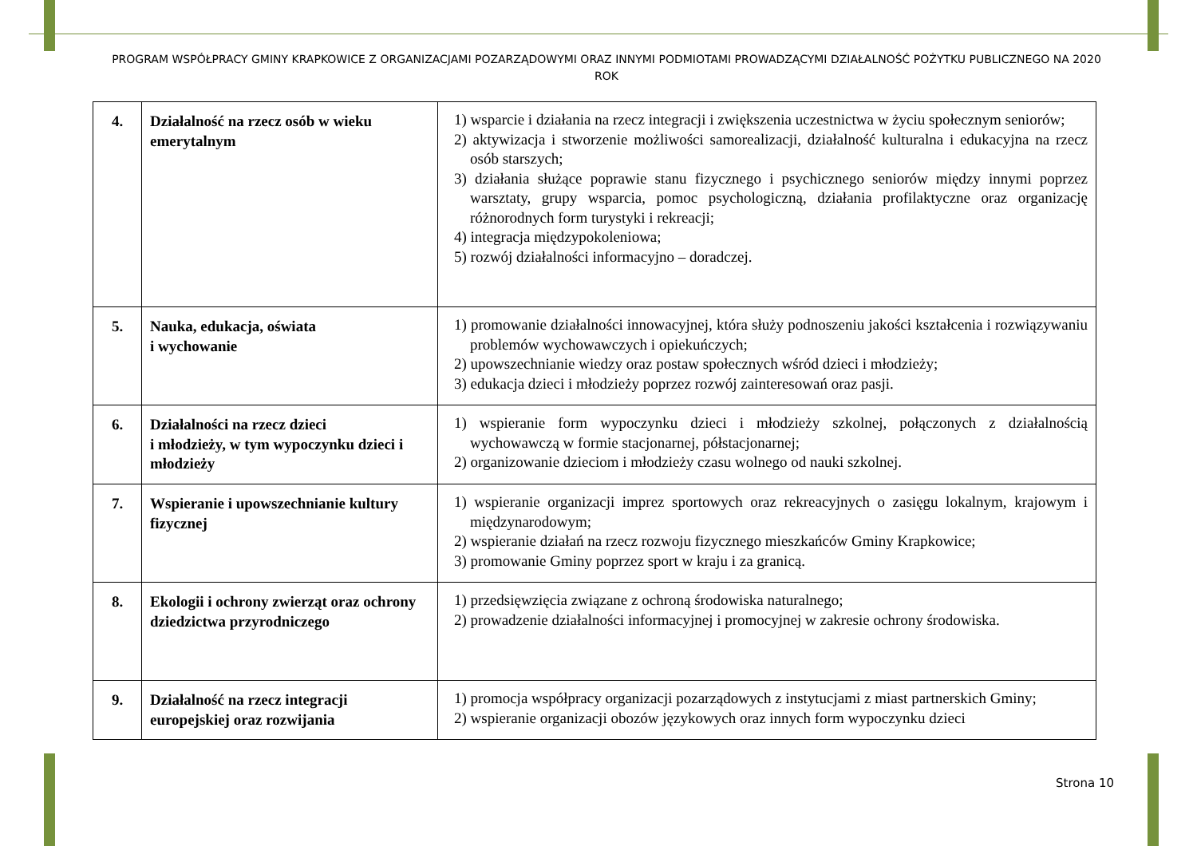PROGRAM WSPÓŁPRACY GMINY KRAPKOWICE Z ORGANIZACJAMI POZARZĄDOWYMI ORAZ INNYMI PODMIOTAMI PROWADZĄCYMI DZIAŁALNOŚĆ POŻYTKU PUBLICZNEGO NA 2020 ROK
| 4. | Działalność na rzecz osób w wieku emerytalnym | 1) wsparcie i działania na rzecz integracji i zwiększenia uczestnictwa w życiu społecznym seniorów; 2) aktywizacja i stworzenie możliwości samorealizacji, działalność kulturalna i edukacyjna na rzecz osób starszych; 3) działania służące poprawie stanu fizycznego i psychicznego seniorów między innymi poprzez warsztaty, grupy wsparcia, pomoc psychologiczną, działania profilaktyczne oraz organizację różnorodnych form turystyki i rekreacji; 4) integracja międzypokoleniowa; 5) rozwój działalności informacyjno – doradczej. |
| 5. | Nauka, edukacja, oświata i wychowanie | 1) promowanie działalności innowacyjnej, która służy podnoszeniu jakości kształcenia i rozwiązywaniu problemów wychowawczych i opiekuńczych; 2) upowszechnianie wiedzy oraz postaw społecznych wśród dzieci i młodzieży; 3) edukacja dzieci i młodzieży poprzez rozwój zainteresowań oraz pasji. |
| 6. | Działalności na rzecz dzieci i młodzieży, w tym wypoczynku dzieci i młodzieży | 1) wspieranie form wypoczynku dzieci i młodzieży szkolnej, połączonych z działalnością wychowawczą w formie stacjonarnej, półstacjonarnej; 2) organizowanie dzieciom i młodzieży czasu wolnego od nauki szkolnej. |
| 7. | Wspieranie i upowszechnianie kultury fizycznej | 1) wspieranie organizacji imprez sportowych oraz rekreacyjnych o zasięgu lokalnym, krajowym i międzynarodowym; 2) wspieranie działań na rzecz rozwoju fizycznego mieszkańców Gminy Krapkowice; 3) promowanie Gminy poprzez sport w kraju i za granicą. |
| 8. | Ekologii i ochrony zwierząt oraz ochrony dziedzictwa przyrodniczego | 1) przedsięwzięcia związane z ochroną środowiska naturalnego; 2) prowadzenie działalności informacyjnej i promocyjnej w zakresie ochrony środowiska. |
| 9. | Działalność na rzecz integracji europejskiej oraz rozwijania | 1) promocja współpracy organizacji pozarządowych z instytucjami z miast partnerskich Gminy; 2) wspieranie organizacji obozów językowych oraz innych form wypoczynku dzieci |
Strona 10